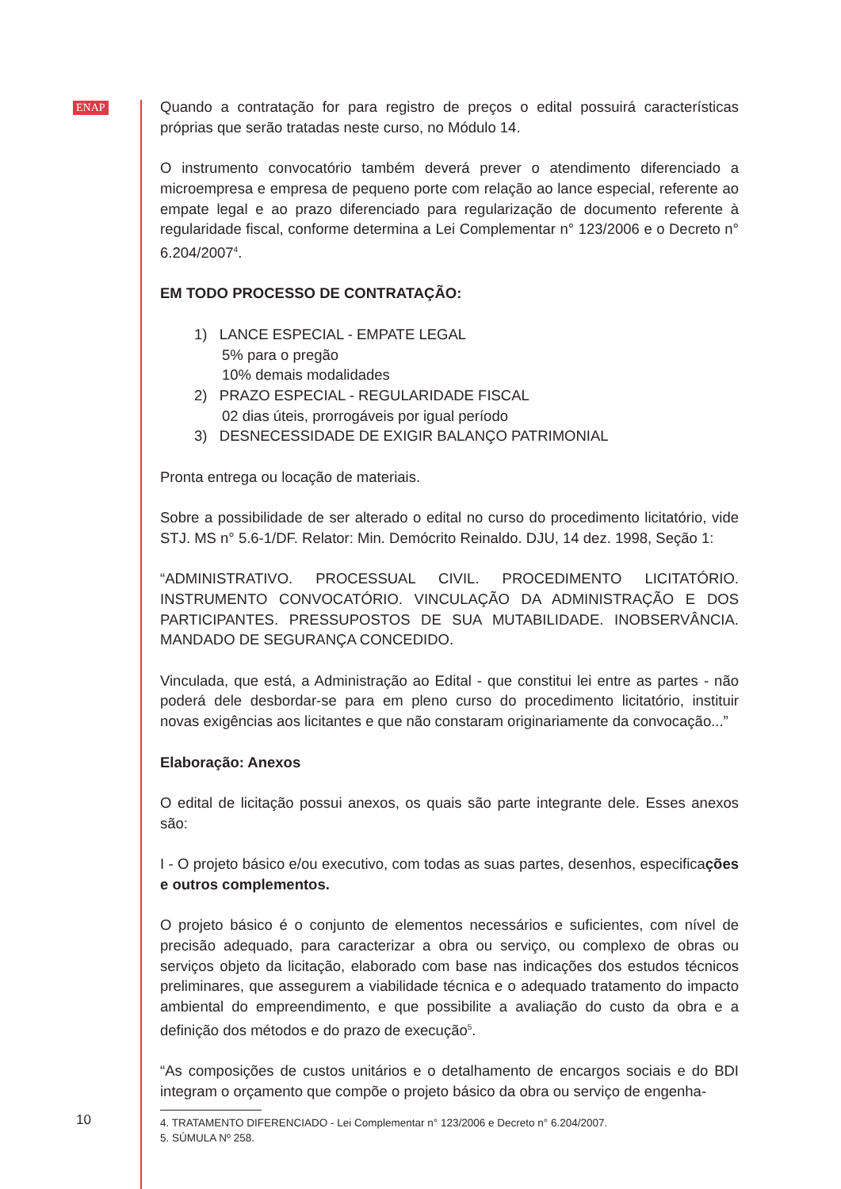ENAP
Quando a contratação for para registro de preços o edital possuirá características próprias que serão tratadas neste curso, no Módulo 14.
O instrumento convocatório também deverá prever o atendimento diferenciado a microempresa e empresa de pequeno porte com relação ao lance especial, referente ao empate legal e ao prazo diferenciado para regularização de documento referente à regularidade fiscal, conforme determina a Lei Complementar n° 123/2006 e o Decreto n° 6.204/2007<sup>4</sup>.
EM TODO PROCESSO DE CONTRATAÇÃO:
1) LANCE ESPECIAL - EMPATE LEGAL
5% para o pregão
10% demais modalidades
2) PRAZO ESPECIAL - REGULARIDADE FISCAL
02 dias úteis, prorrogáveis por igual período
3) DESNECESSIDADE DE EXIGIR BALANÇO PATRIMONIAL
Pronta entrega ou locação de materiais.
Sobre a possibilidade de ser alterado o edital no curso do procedimento licitatório, vide STJ. MS n° 5.6-1/DF. Relator: Min. Demócrito Reinaldo. DJU, 14 dez. 1998, Seção 1:
“ADMINISTRATIVO. PROCESSUAL CIVIL. PROCEDIMENTO LICITATÓRIO. INSTRUMENTO CONVOCATÓRIO. VINCULAÇÃO DA ADMINISTRAÇÃO E DOS PARTICIPANTES. PRESSUPOSTOS DE SUA MUTABILIDADE. INOBSERVÂNCIA. MANDADO DE SEGURANÇA CONCEDIDO.
Vinculada, que está, a Administração ao Edital - que constitui lei entre as partes - não poderá dele desbordar-se para em pleno curso do procedimento licitatório, instituir novas exigências aos licitantes e que não constaram originariamente da convocação...”
Elaboração: Anexos
O edital de licitação possui anexos, os quais são parte integrante dele. Esses anexos são:
I - O projeto básico e/ou executivo, com todas as suas partes, desenhos, especificações e outros complementos.
O projeto básico é o conjunto de elementos necessários e suficientes, com nível de precisão adequado, para caracterizar a obra ou serviço, ou complexo de obras ou serviços objeto da licitação, elaborado com base nas indicações dos estudos técnicos preliminares, que assegurem a viabilidade técnica e o adequado tratamento do impacto ambiental do empreendimento, e que possibilite a avaliação do custo da obra e a definição dos métodos e do prazo de execução<sup>5</sup>.
“As composições de custos unitários e o detalhamento de encargos sociais e do BDI integram o orçamento que compõe o projeto básico da obra ou serviço de engenha-
4. TRATAMENTO DIFERENCIADO - Lei Complementar n° 123/2006 e Decreto n° 6.204/2007.
5. SÚMULA Nº 258.
10